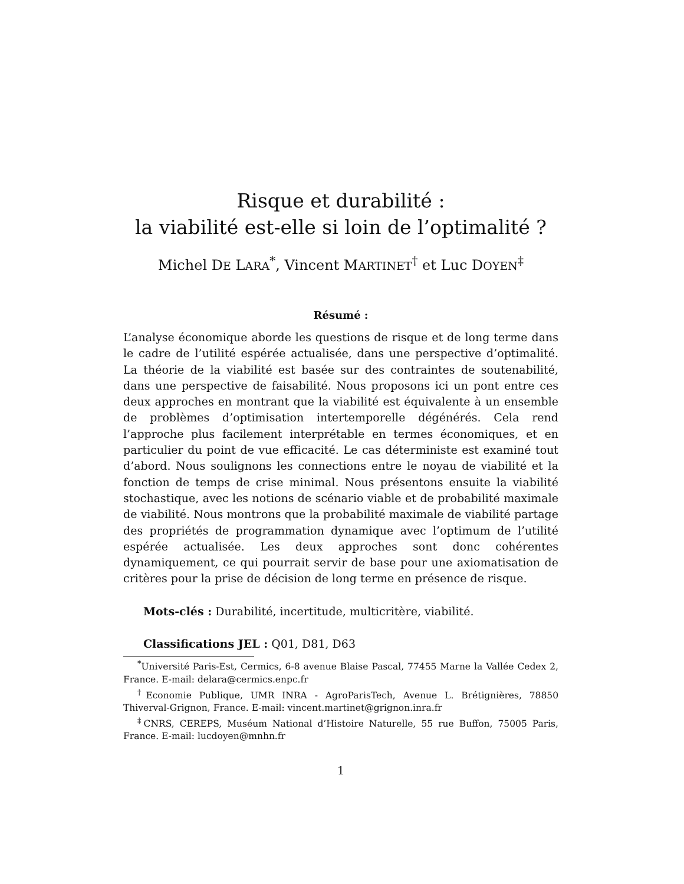Risque et durabilité :
la viabilité est-elle si loin de l’optimalité ?
Michel DE LARA<sup>*</sup>, Vincent MARTINET<sup>†</sup> et Luc DOYEN<sup>‡</sup>
Résumé :
L’analyse économique aborde les questions de risque et de long terme dans le cadre de l’utilité espérée actualisée, dans une perspective d’optimalité. La théorie de la viabilité est basée sur des contraintes de soutenabilité, dans une perspective de faisabilité. Nous proposons ici un pont entre ces deux approches en montrant que la viabilité est équivalente à un ensemble de problèmes d’optimisation intertemporelle dégénérés. Cela rend l’approche plus facilement interprétable en termes économiques, et en particulier du point de vue efficacité. Le cas déterministe est examiné tout d’abord. Nous soulignons les connections entre le noyau de viabilité et la fonction de temps de crise minimal. Nous présentons ensuite la viabilité stochastique, avec les notions de scénario viable et de probabilité maximale de viabilité. Nous montrons que la probabilité maximale de viabilité partage des propriétés de programmation dynamique avec l’optimum de l’utilité espérée actualisée. Les deux approches sont donc cohérentes dynamiquement, ce qui pourrait servir de base pour une axiomatisation de critères pour la prise de décision de long terme en présence de risque.
Mots-clés : Durabilité, incertitude, multicritère, viabilité.
Classifications JEL : Q01, D81, D63
<sup>*</sup> Université Paris-Est, Cermics, 6-8 avenue Blaise Pascal, 77455 Marne la Vallée Cedex 2, France. E-mail: delara@cermics.enpc.fr
<sup>†</sup> Economie Publique, UMR INRA - AgroParisTech, Avenue L. Brétignières, 78850 Thiverval-Grignon, France. E-mail: vincent.martinet@grignon.inra.fr
<sup>‡</sup> CNRS, CEREPS, Muséum National d’Histoire Naturelle, 55 rue Buffon, 75005 Paris, France. E-mail: lucdoyen@mnhn.fr
1